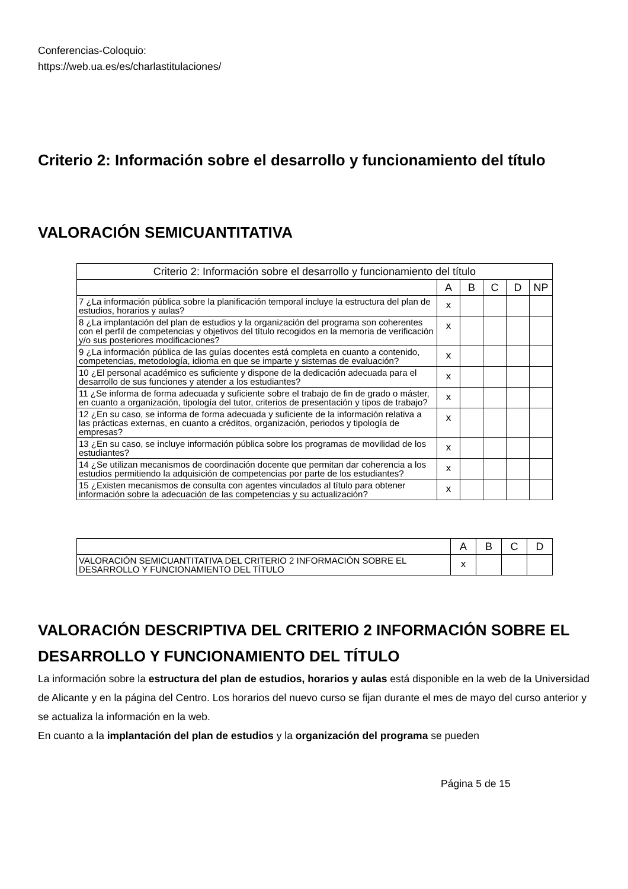Conferencias-Coloquio:
https://web.ua.es/es/charlastitulaciones/
Criterio 2: Información sobre el desarrollo y funcionamiento del título
VALORACIÓN SEMICUANTITATIVA
| Criterio 2: Información sobre el desarrollo y funcionamiento del título | | | | | |
| --- | --- | --- | --- | --- | --- |
| | A | B | C | D | NP |
| 7 ¿La información pública sobre la planificación temporal incluye la estructura del plan de estudios, horarios y aulas? | x | | | | |
| 8 ¿La implantación del plan de estudios y la organización del programa son coherentes con el perfil de competencias y objetivos del título recogidos en la memoria de verificación y/o sus posteriores modificaciones? | x | | | | |
| 9 ¿La información pública de las guías docentes está completa en cuanto a contenido, competencias, metodología, idioma en que se imparte y sistemas de evaluación? | x | | | | |
| 10 ¿El personal académico es suficiente y dispone de la dedicación adecuada para el desarrollo de sus funciones y atender a los estudiantes? | x | | | | |
| 11 ¿Se informa de forma adecuada y suficiente sobre el trabajo de fin de grado o máster, en cuanto a organización, tipología del tutor, criterios de presentación y tipos de trabajo? | x | | | | |
| 12 ¿En su caso, se informa de forma adecuada y suficiente de la información relativa a las prácticas externas, en cuanto a créditos, organización, periodos y tipología de empresas? | x | | | | |
| 13 ¿En su caso, se incluye información pública sobre los programas de movilidad de los estudiantes? | x | | | | |
| 14 ¿Se utilizan mecanismos de coordinación docente que permitan dar coherencia a los estudios permitiendo la adquisición de competencias por parte de los estudiantes? | x | | | | |
| 15 ¿Existen mecanismos de consulta con agentes vinculados al título para obtener información sobre la adecuación de las competencias y su actualización? | x | | | | |
| | A | B | C | D |
| --- | --- | --- | --- | --- |
| VALORACIÓN SEMICUANTITATIVA DEL CRITERIO 2 INFORMACIÓN SOBRE EL DESARROLLO Y FUNCIONAMIENTO DEL TÍTULO | x | | | |
VALORACIÓN DESCRIPTIVA DEL CRITERIO 2 INFORMACIÓN SOBRE EL DESARROLLO Y FUNCIONAMIENTO DEL TÍTULO
La información sobre la estructura del plan de estudios, horarios y aulas está disponible en la web de la Universidad de Alicante y en la página del Centro. Los horarios del nuevo curso se fijan durante el mes de mayo del curso anterior y se actualiza la información en la web.
En cuanto a la implantación del plan de estudios y la organización del programa se pueden
Página 5 de 15